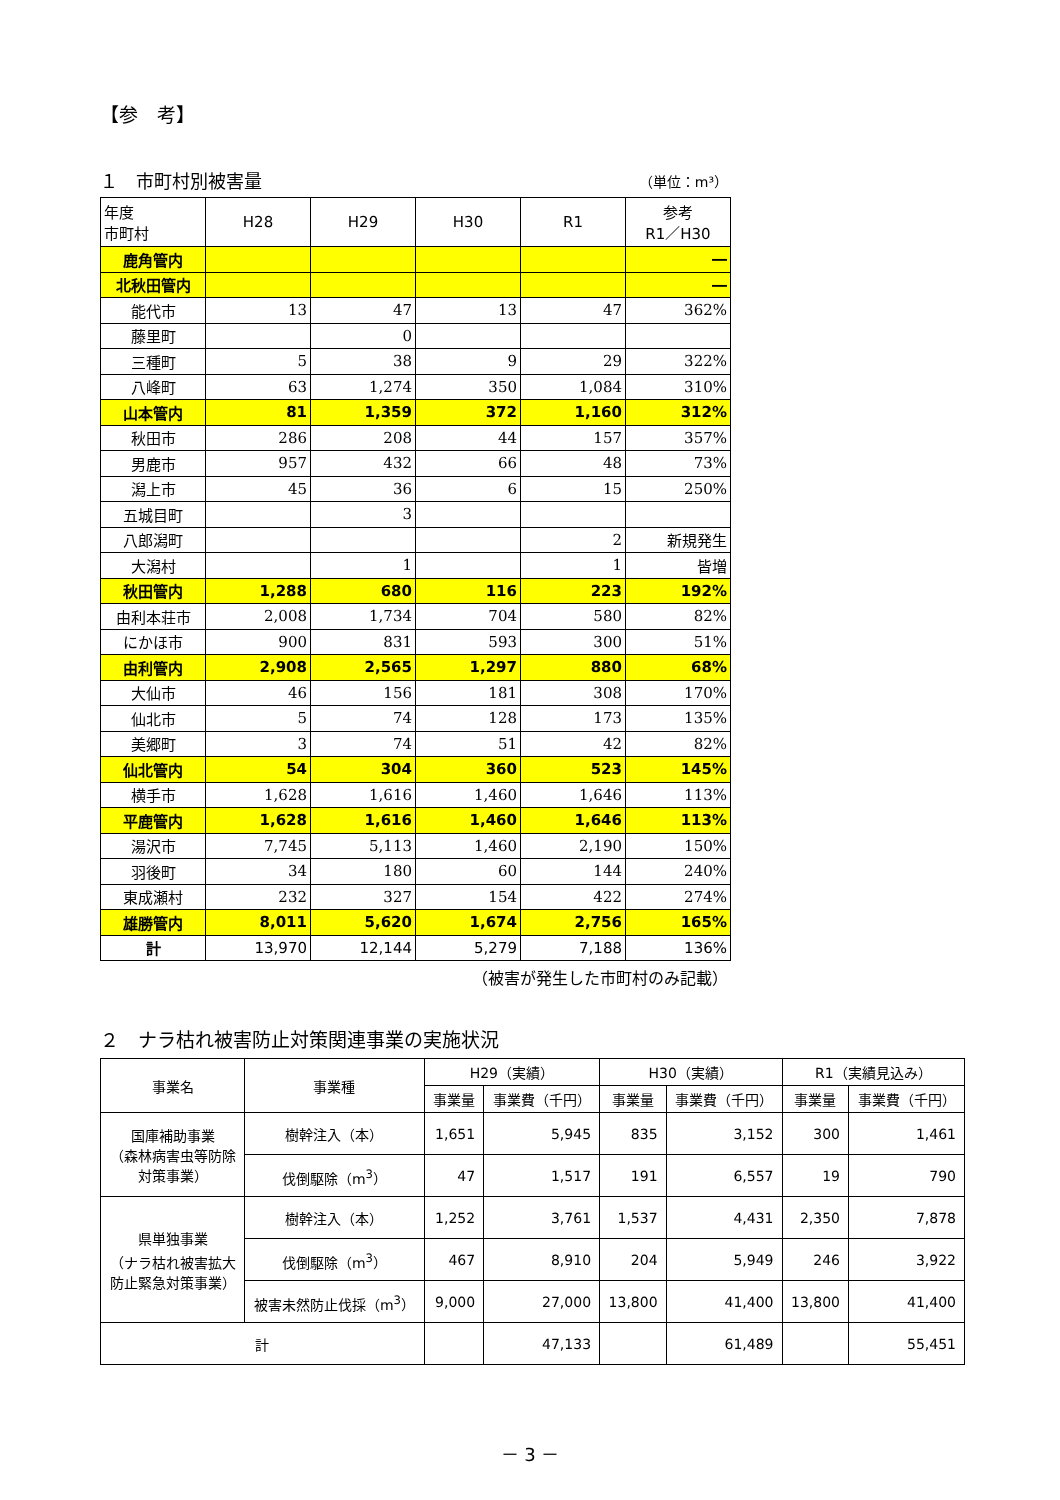【参　考】
１　市町村別被害量 （単位：m³）
| 年度 市町村 | H28 | H29 | H30 | R1 | 参考 R1／H30 |
| --- | --- | --- | --- | --- | --- |
| 鹿角管内 | | | | | ― |
| 北秋田管内 | | | | | ― |
| 能代市 | 13 | 47 | 13 | 47 | 362% |
| 藤里町 | | 0 | | | |
| 三種町 | 5 | 38 | 9 | 29 | 322% |
| 八峰町 | 63 | 1,274 | 350 | 1,084 | 310% |
| 山本管内 | 81 | 1,359 | 372 | 1,160 | 312% |
| 秋田市 | 286 | 208 | 44 | 157 | 357% |
| 男鹿市 | 957 | 432 | 66 | 48 | 73% |
| 潟上市 | 45 | 36 | 6 | 15 | 250% |
| 五城目町 | | 3 | | | |
| 八郎潟町 | | | | 2 | 新規発生 |
| 大潟村 | | 1 | | 1 | 皆増 |
| 秋田管内 | 1,288 | 680 | 116 | 223 | 192% |
| 由利本荘市 | 2,008 | 1,734 | 704 | 580 | 82% |
| にかほ市 | 900 | 831 | 593 | 300 | 51% |
| 由利管内 | 2,908 | 2,565 | 1,297 | 880 | 68% |
| 大仙市 | 46 | 156 | 181 | 308 | 170% |
| 仙北市 | 5 | 74 | 128 | 173 | 135% |
| 美郷町 | 3 | 74 | 51 | 42 | 82% |
| 仙北管内 | 54 | 304 | 360 | 523 | 145% |
| 横手市 | 1,628 | 1,616 | 1,460 | 1,646 | 113% |
| 平鹿管内 | 1,628 | 1,616 | 1,460 | 1,646 | 113% |
| 湯沢市 | 7,745 | 5,113 | 1,460 | 2,190 | 150% |
| 羽後町 | 34 | 180 | 60 | 144 | 240% |
| 東成瀬村 | 232 | 327 | 154 | 422 | 274% |
| 雄勝管内 | 8,011 | 5,620 | 1,674 | 2,756 | 165% |
| 計 | 13,970 | 12,144 | 5,279 | 7,188 | 136% |
（被害が発生した市町村のみ記載）
２　ナラ枯れ被害防止対策関連事業の実施状況
| 事業名 | 事業種 | H29（実績） | | H30（実績） | | R1（実績見込み） | |
| --- | --- | --- | --- | --- | --- | --- | --- |
| | | 事業量 | 事業費（千円） | 事業量 | 事業費（千円） | 事業量 | 事業費（千円） |
| 国庫補助事業 （森林病害虫等防除 対策事業） | 樹幹注入（本） | 1,651 | 5,945 | 835 | 3,152 | 300 | 1,461 |
| | 伐倒駆除（m<sup>3</sup>） | 47 | 1,517 | 191 | 6,557 | 19 | 790 |
| 県単独事業 （ナラ枯れ被害拡大 防止緊急対策事業） | 樹幹注入（本） | 1,252 | 3,761 | 1,537 | 4,431 | 2,350 | 7,878 |
| | 伐倒駆除（m<sup>3</sup>） | 467 | 8,910 | 204 | 5,949 | 246 | 3,922 |
| | 被害未然防止伐採（m<sup>3</sup>） | 9,000 | 27,000 | 13,800 | 41,400 | 13,800 | 41,400 |
| 計 | | | 47,133 | | 61,489 | | 55,451 |
－ 3 －